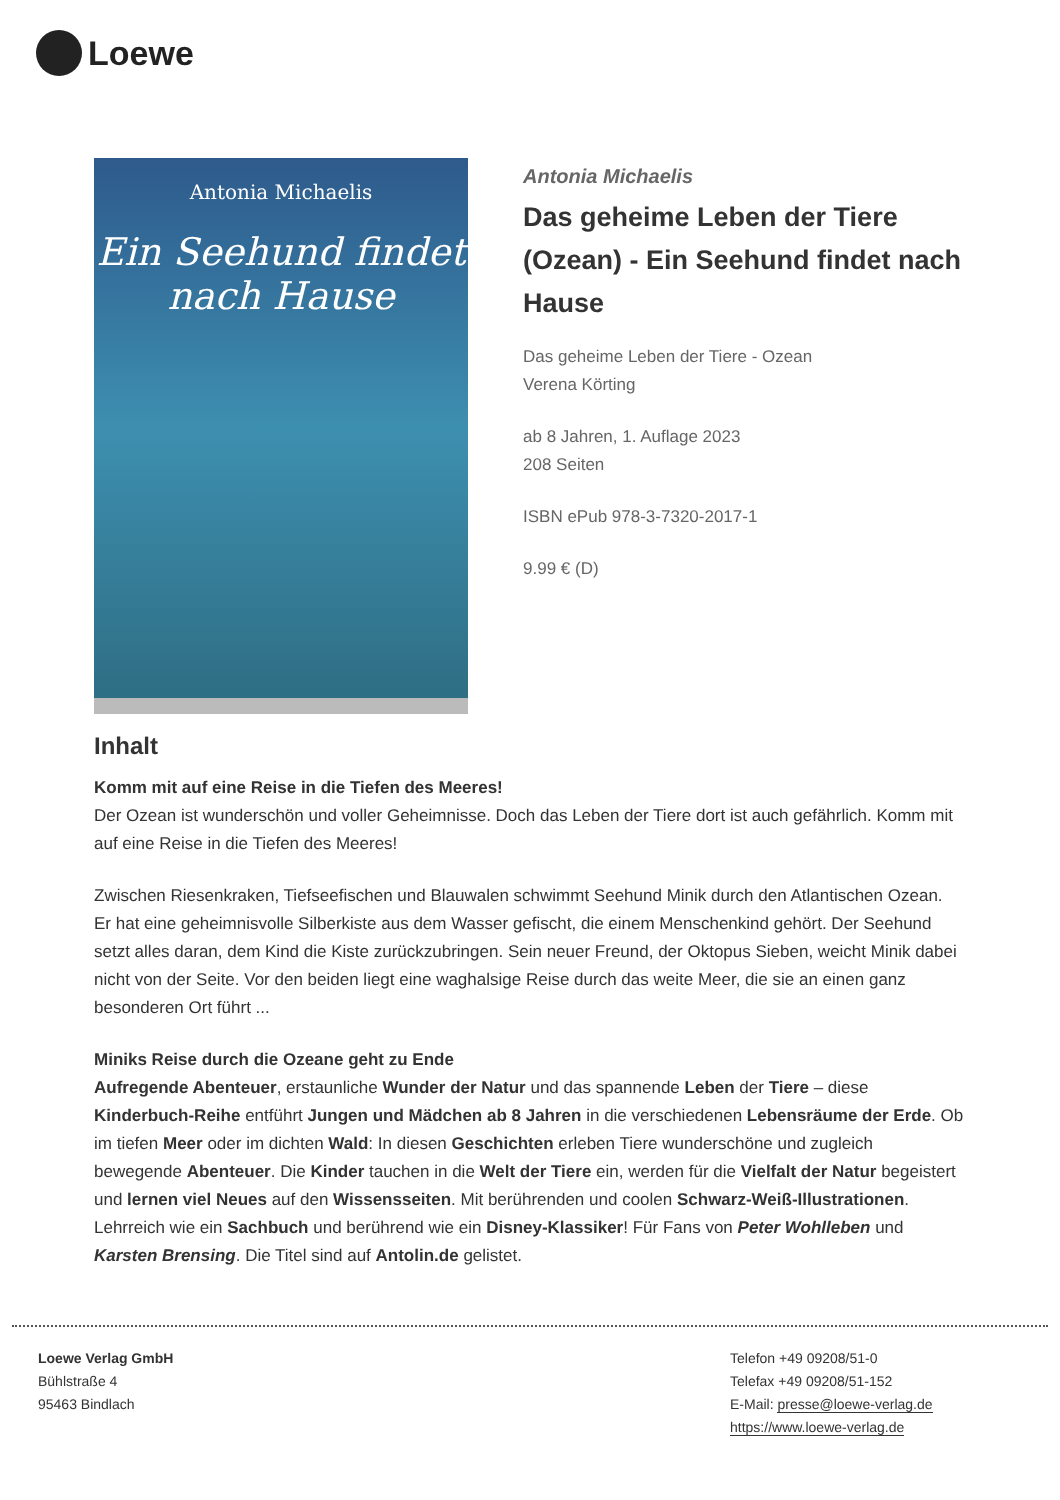Loewe
Antonia Michaelis
Ein Seehund findet
nach Hause
Antonia Michaelis
Das geheime Leben der Tiere (Ozean) - Ein Seehund findet nach Hause
Das geheime Leben der Tiere - Ozean
Verena Körting
ab 8 Jahren, 1. Auflage 2023
208 Seiten
ISBN ePub 978-3-7320-2017-1
9.99 € (D)
Inhalt
Komm mit auf eine Reise in die Tiefen des Meeres!
Der Ozean ist wunderschön und voller Geheimnisse. Doch das Leben der Tiere dort ist auch gefährlich. Komm mit auf eine Reise in die Tiefen des Meeres!
Zwischen Riesenkraken, Tiefseefischen und Blauwalen schwimmt Seehund Minik durch den Atlantischen Ozean. Er hat eine geheimnisvolle Silberkiste aus dem Wasser gefischt, die einem Menschenkind gehört. Der Seehund setzt alles daran, dem Kind die Kiste zurückzubringen. Sein neuer Freund, der Oktopus Sieben, weicht Minik dabei nicht von der Seite. Vor den beiden liegt eine waghalsige Reise durch das weite Meer, die sie an einen ganz besonderen Ort führt ...
Miniks Reise durch die Ozeane geht zu Ende
Aufregende Abenteuer, erstaunliche Wunder der Natur und das spannende Leben der Tiere – diese Kinderbuch-Reihe entführt Jungen und Mädchen ab 8 Jahren in die verschiedenen Lebensräume der Erde. Ob im tiefen Meer oder im dichten Wald: In diesen Geschichten erleben Tiere wunderschöne und zugleich bewegende Abenteuer. Die Kinder tauchen in die Welt der Tiere ein, werden für die Vielfalt der Natur begeistert und lernen viel Neues auf den Wissensseiten. Mit berührenden und coolen Schwarz-Weiß-Illustrationen. Lehrreich wie ein Sachbuch und berührend wie ein Disney-Klassiker! Für Fans von Peter Wohlleben und Karsten Brensing. Die Titel sind auf Antolin.de gelistet.
Loewe Verlag GmbH
Bühlstraße 4
95463 Bindlach
Telefon +49 09208/51-0
Telefax +49 09208/51-152
E-Mail: presse@loewe-verlag.de
https://www.loewe-verlag.de